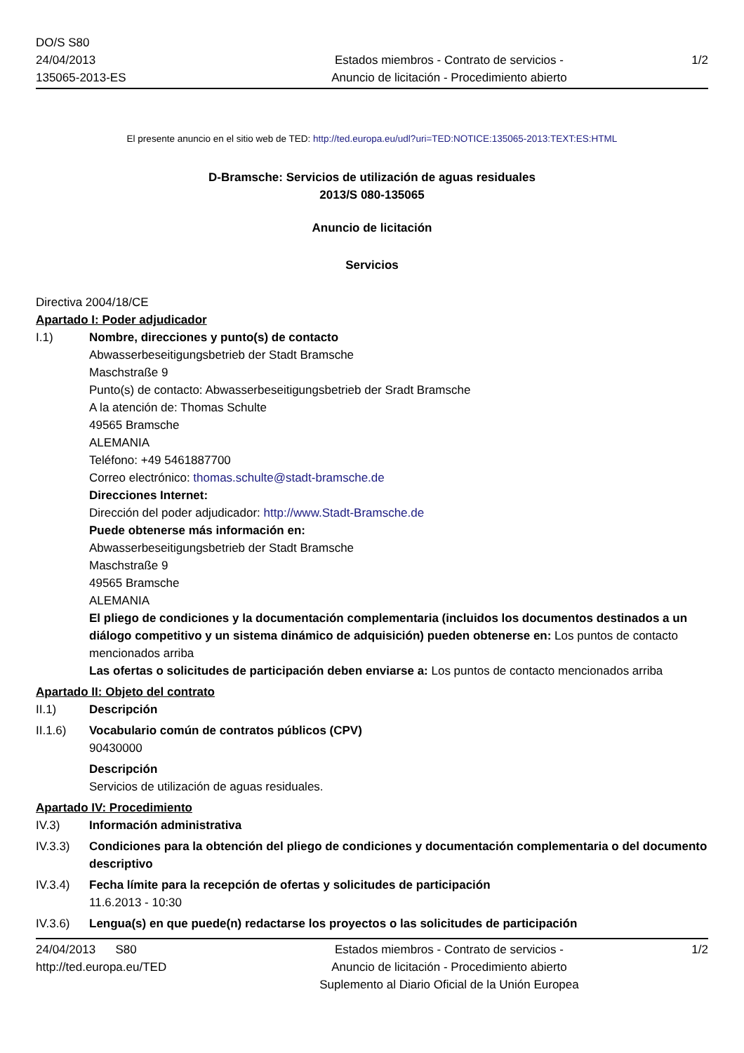DO/S S80
24/04/2013
135065-2013-ES
Estados miembros - Contrato de servicios -
Anuncio de licitación - Procedimiento abierto
1/2
El presente anuncio en el sitio web de TED: http://ted.europa.eu/udl?uri=TED:NOTICE:135065-2013:TEXT:ES:HTML
D-Bramsche: Servicios de utilización de aguas residuales
2013/S 080-135065
Anuncio de licitación
Servicios
Directiva 2004/18/CE
Apartado I: Poder adjudicador
I.1) Nombre, direcciones y punto(s) de contacto
Abwasserbeseitigungsbetrieb der Stadt Bramsche
Maschstraße 9
Punto(s) de contacto: Abwasserbeseitigungsbetrieb der Sradt Bramsche
A la atención de: Thomas Schulte
49565 Bramsche
ALEMANIA
Teléfono: +49 5461887700
Correo electrónico: thomas.schulte@stadt-bramsche.de
Direcciones Internet:
Dirección del poder adjudicador: http://www.Stadt-Bramsche.de
Puede obtenerse más información en:
Abwasserbeseitigungsbetrieb der Stadt Bramsche
Maschstraße 9
49565 Bramsche
ALEMANIA
El pliego de condiciones y la documentación complementaria (incluidos los documentos destinados a un diálogo competitivo y un sistema dinámico de adquisición) pueden obtenerse en: Los puntos de contacto mencionados arriba
Las ofertas o solicitudes de participación deben enviarse a: Los puntos de contacto mencionados arriba
Apartado II: Objeto del contrato
II.1) Descripción
II.1.6) Vocabulario común de contratos públicos (CPV)
90430000
Descripción
Servicios de utilización de aguas residuales.
Apartado IV: Procedimiento
IV.3) Información administrativa
IV.3.3) Condiciones para la obtención del pliego de condiciones y documentación complementaria o del documento descriptivo
IV.3.4) Fecha límite para la recepción de ofertas y solicitudes de participación
11.6.2013 - 10:30
IV.3.6) Lengua(s) en que puede(n) redactarse los proyectos o las solicitudes de participación
24/04/2013 S80
http://ted.europa.eu/TED
Estados miembros - Contrato de servicios -
Anuncio de licitación - Procedimiento abierto
Suplemento al Diario Oficial de la Unión Europea
1/2